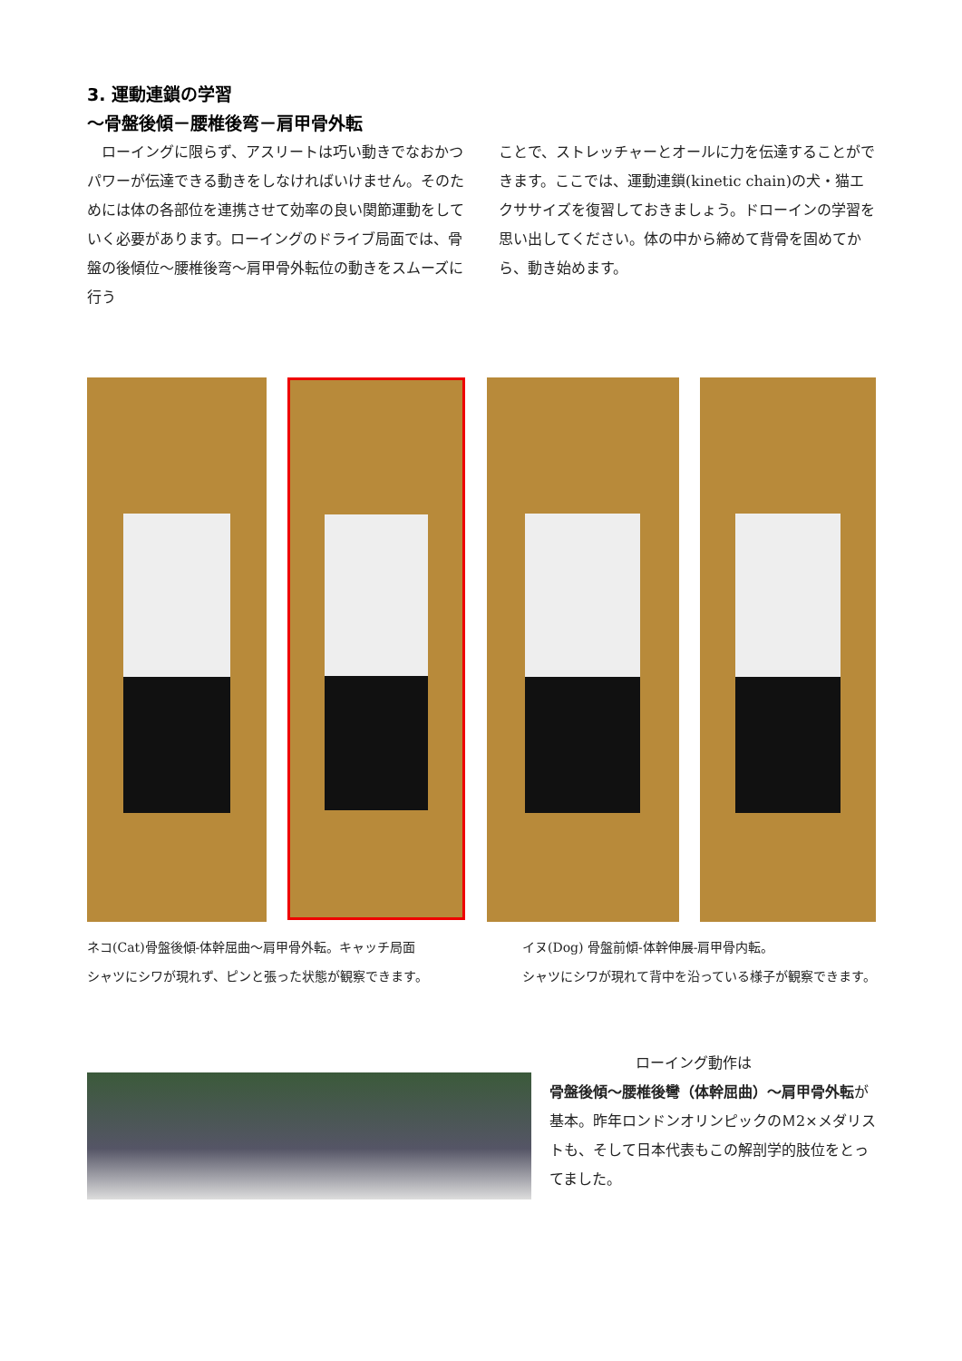3. 運動連鎖の学習
～骨盤後傾－腰椎後弯－肩甲骨外転
　ローイングに限らず、アスリートは巧い動きでなおかつパワーが伝達できる動きをしなければいけません。そのためには体の各部位を連携させて効率の良い関節運動をしていく必要があります。ローイングのドライブ局面では、骨盤の後傾位～腰椎後弯～肩甲骨外転位の動きをスムーズに行う
ことで、ストレッチャーとオールに力を伝達することができます。ここでは、運動連鎖(kinetic chain)の犬・猫エクササイズを復習しておきましょう。ドローインの学習を思い出してください。体の中から締めて背骨を固めてから、動き始めます。
ネコ(Cat)骨盤後傾-体幹屈曲～肩甲骨外転。キャッチ局面
シャツにシワが現れず、ピンと張った状態が観察できます。
イヌ(Dog) 骨盤前傾-体幹伸展-肩甲骨内転。
シャツにシワが現れて背中を沿っている様子が観察できます。
ローイング動作は
骨盤後傾～腰椎後彎（体幹屈曲）～肩甲骨外転が基本。昨年ロンドンオリンピックのＭ2×メダリストも、そして日本代表もこの解剖学的肢位をとってました。